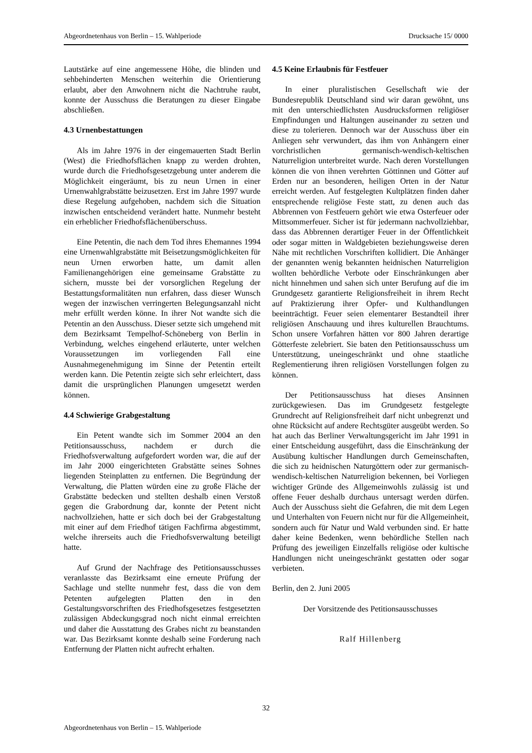Abgeordnetenhaus von Berlin – 15. Wahlperiode Drucksache 15/ 0000
Lautstärke auf eine angemessene Höhe, die blinden und sehbehinderten Menschen weiterhin die Orientierung erlaubt, aber den Anwohnern nicht die Nachtruhe raubt, konnte der Ausschuss die Beratungen zu dieser Eingabe abschließen.
4.3 Urnenbestattungen
Als im Jahre 1976 in der eingemauerten Stadt Berlin (West) die Friedhofsflächen knapp zu werden drohten, wurde durch die Friedhofsgesetzgebung unter anderem die Möglichkeit eingeräumt, bis zu neun Urnen in einer Urnenwahlgrabstätte beizusetzen. Erst im Jahre 1997 wurde diese Regelung aufgehoben, nachdem sich die Situation inzwischen entscheidend verändert hatte. Nunmehr besteht ein erheblicher Friedhofsflächenüberschuss.
Eine Petentin, die nach dem Tod ihres Ehemannes 1994 eine Urnenwahlgrabstätte mit Beisetzungsmöglichkeiten für neun Urnen erworben hatte, um damit allen Familienangehörigen eine gemeinsame Grabstätte zu sichern, musste bei der vorsorglichen Regelung der Bestattungsformalitäten nun erfahren, dass dieser Wunsch wegen der inzwischen verringerten Belegungsanzahl nicht mehr erfüllt werden könne. In ihrer Not wandte sich die Petentin an den Ausschuss. Dieser setzte sich umgehend mit dem Bezirksamt Tempelhof-Schöneberg von Berlin in Verbindung, welches eingehend erläuterte, unter welchen Voraussetzungen im vorliegenden Fall eine Ausnahmegenehmigung im Sinne der Petentin erteilt werden kann. Die Petentin zeigte sich sehr erleichtert, dass damit die ursprünglichen Planungen umgesetzt werden können.
4.4 Schwierige Grabgestaltung
Ein Petent wandte sich im Sommer 2004 an den Petitionsausschuss, nachdem er durch die Friedhofsverwaltung aufgefordert worden war, die auf der im Jahr 2000 eingerichteten Grabstätte seines Sohnes liegenden Steinplatten zu entfernen. Die Begründung der Verwaltung, die Platten würden eine zu große Fläche der Grabstätte bedecken und stellten deshalb einen Verstoß gegen die Grabordnung dar, konnte der Petent nicht nachvollziehen, hatte er sich doch bei der Grabgestaltung mit einer auf dem Friedhof tätigen Fachfirma abgestimmt, welche ihrerseits auch die Friedhofsverwaltung beteiligt hatte.
Auf Grund der Nachfrage des Petitionsausschusses veranlasste das Bezirksamt eine erneute Prüfung der Sachlage und stellte nunmehr fest, dass die von dem Petenten aufgelegten Platten den in den Gestaltungsvorschriften des Friedhofsgesetzes festgesetzten zulässigen Abdeckungsgrad noch nicht einmal erreichten und daher die Ausstattung des Grabes nicht zu beanstanden war. Das Bezirksamt konnte deshalb seine Forderung nach Entfernung der Platten nicht aufrecht erhalten.
4.5 Keine Erlaubnis für Festfeuer
In einer pluralistischen Gesellschaft wie der Bundesrepublik Deutschland sind wir daran gewöhnt, uns mit den unterschiedlichsten Ausdrucksformen religiöser Empfindungen und Haltungen auseinander zu setzen und diese zu tolerieren. Dennoch war der Ausschuss über ein Anliegen sehr verwundert, das ihm von Anhängern einer vorchristlichen germanisch-wendisch-keltischen Naturreligion unterbreitet wurde. Nach deren Vorstellungen können die von ihnen verehrten Göttinnen und Götter auf Erden nur an besonderen, heiligen Orten in der Natur erreicht werden. Auf festgelegten Kultplätzen finden daher entsprechende religiöse Feste statt, zu denen auch das Abbrennen von Festfeuern gehört wie etwa Osterfeuer oder Mittsommerfeuer. Sicher ist für jedermann nachvollziehbar, dass das Abbrennen derartiger Feuer in der Öffentlichkeit oder sogar mitten in Waldgebieten beziehungsweise deren Nähe mit rechtlichen Vorschriften kollidiert. Die Anhänger der genannten wenig bekannten heidnischen Naturreligion wollten behördliche Verbote oder Einschränkungen aber nicht hinnehmen und sahen sich unter Berufung auf die im Grundgesetz garantierte Religionsfreiheit in ihrem Recht auf Praktizierung ihrer Opfer- und Kulthandlungen beeinträchtigt. Feuer seien elementarer Bestandteil ihrer religiösen Anschauung und ihres kulturellen Brauchtums. Schon unsere Vorfahren hätten vor 800 Jahren derartige Götterfeste zelebriert. Sie baten den Petitionsausschuss um Unterstützung, uneingeschränkt und ohne staatliche Reglementierung ihren religiösen Vorstellungen folgen zu können.
Der Petitionsausschuss hat dieses Ansinnen zurückgewiesen. Das im Grundgesetz festgelegte Grundrecht auf Religionsfreiheit darf nicht unbegrenzt und ohne Rücksicht auf andere Rechtsgüter ausgeübt werden. So hat auch das Berliner Verwaltungsgericht im Jahr 1991 in einer Entscheidung ausgeführt, dass die Einschränkung der Ausübung kultischer Handlungen durch Gemeinschaften, die sich zu heidnischen Naturgöttern oder zur germanisch-wendisch-keltischen Naturreligion bekennen, bei Vorliegen wichtiger Gründe des Allgemeinwohls zulässig ist und offene Feuer deshalb durchaus untersagt werden dürfen. Auch der Ausschuss sieht die Gefahren, die mit dem Legen und Unterhalten von Feuern nicht nur für die Allgemeinheit, sondern auch für Natur und Wald verbunden sind. Er hatte daher keine Bedenken, wenn behördliche Stellen nach Prüfung des jeweiligen Einzelfalls religiöse oder kultische Handlungen nicht uneingeschränkt gestatten oder sogar verbieten.
Berlin, den 2. Juni 2005
Der Vorsitzende des Petitionsausschusses
Ralf Hillenberg
32
Abgeordnetenhaus von Berlin – 15. Wahlperiode